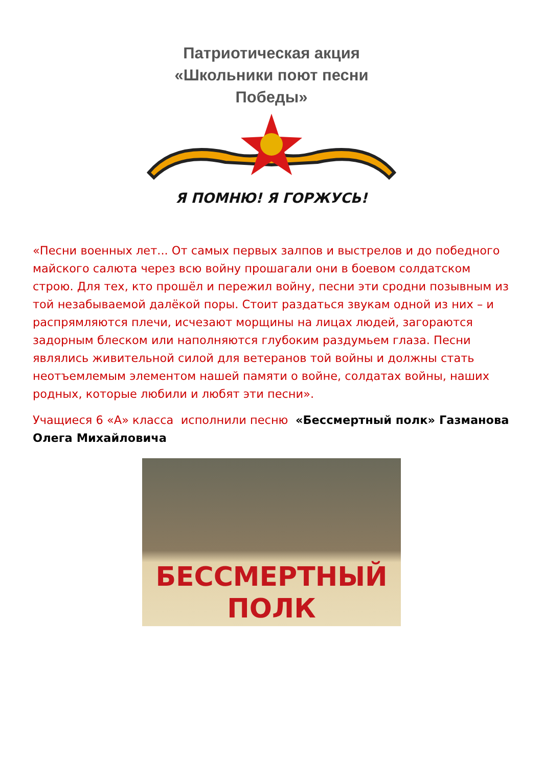Патриотическая акция
«Школьники поют песни
Победы»
Я ПОМНЮ! Я ГОРЖУСЬ!
«Песни военных лет... От самых первых залпов и выстрелов и до победного майского салюта через всю войну прошагали они в боевом солдатском строю. Для тех, кто прошёл и пережил войну, песни эти сродни позывным из той незабываемой далёкой поры. Стоит раздаться звукам одной из них – и распрямляются плечи, исчезают морщины на лицах людей, загораются задорным блеском или наполняются глубоким раздумьем глаза. Песни являлись живительной силой для ветеранов той войны и должны стать неотъемлемым элементом нашей памяти о войне, солдатах войны, наших родных, которые любили и любят эти песни».
Учащиеся 6 «А» класса исполнили песню «Бессмертный полк» Газманова Олега Михайловича
БЕССМЕРТНЫЙ
ПОЛК